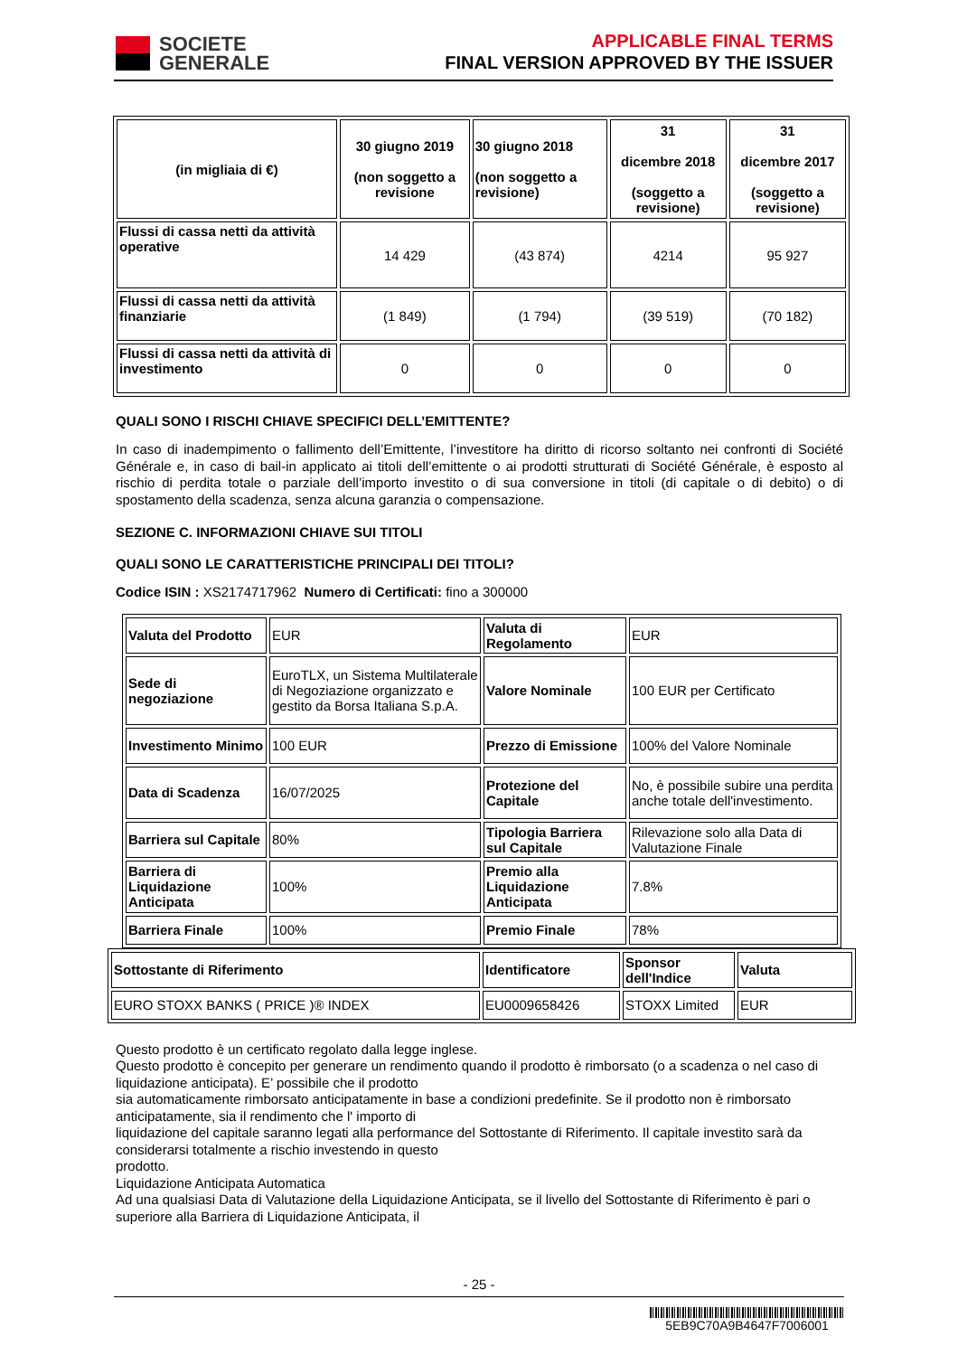SOCIETE
GENERALE
APPLICABLE FINAL TERMS
FINAL VERSION APPROVED BY THE ISSUER
| (in migliaia di €) | 30 giugno 2019 (non soggetto a revisione | 30 giugno 2018 (non soggetto a revisione) | 31 dicembre 2018 (soggetto a revisione) | 31 dicembre 2017 (soggetto a revisione) |
| Flussi di cassa netti da attività operative | 14 429 | (43 874) | 4214 | 95 927 |
| Flussi di cassa netti da attività finanziarie | (1 849) | (1 794) | (39 519) | (70 182) |
| Flussi di cassa netti da attività di investimento | 0 | 0 | 0 | 0 |
QUALI SONO I RISCHI CHIAVE SPECIFICI DELL’EMITTENTE?
In caso di inadempimento o fallimento dell’Emittente, l’investitore ha diritto di ricorso soltanto nei confronti di Société Générale e, in caso di bail-in applicato ai titoli dell’emittente o ai prodotti strutturati di Société Générale, è esposto al rischio di perdita totale o parziale dell’importo investito o di sua conversione in titoli (di capitale o di debito) o di spostamento della scadenza, senza alcuna garanzia o compensazione.
SEZIONE C. INFORMAZIONI CHIAVE SUI TITOLI
QUALI SONO LE CARATTERISTICHE PRINCIPALI DEI TITOLI?
Codice ISIN : XS2174717962 Numero di Certificati: fino a 300000
| Valuta del Prodotto | EUR | Valuta di Regolamento | EUR |
| Sede di negoziazione | EuroTLX, un Sistema Multilaterale di Negoziazione organizzato e gestito da Borsa Italiana S.p.A. | Valore Nominale | 100 EUR per Certificato |
| Investimento Minimo | 100 EUR | Prezzo di Emissione | 100% del Valore Nominale |
| Data di Scadenza | 16/07/2025 | Protezione del Capitale | No, è possibile subire una perdita anche totale dell'investimento. |
| Barriera sul Capitale | 80% | Tipologia Barriera sul Capitale | Rilevazione solo alla Data di Valutazione Finale |
| Barriera di Liquidazione Anticipata | 100% | Premio alla Liquidazione Anticipata | 7.8% |
| Barriera Finale | 100% | Premio Finale | 78% |
| Sottostante di Riferimento | Identificatore | Sponsor dell'Indice | Valuta |
| EURO STOXX BANKS ( PRICE )® INDEX | EU0009658426 | STOXX Limited | EUR |
Questo prodotto è un certificato regolato dalla legge inglese.
Questo prodotto è concepito per generare un rendimento quando il prodotto è rimborsato (o a scadenza o nel caso di liquidazione anticipata). E’ possibile che il prodotto
sia automaticamente rimborsato anticipatamente in base a condizioni predefinite. Se il prodotto non è rimborsato anticipatamente, sia il rendimento che l' importo di
liquidazione del capitale saranno legati alla performance del Sottostante di Riferimento. Il capitale investito sarà da considerarsi totalmente a rischio investendo in questo
prodotto.
Liquidazione Anticipata Automatica
Ad una qualsiasi Data di Valutazione della Liquidazione Anticipata, se il livello del Sottostante di Riferimento è pari o superiore alla Barriera di Liquidazione Anticipata, il
- 25 -
5EB9C70A9B4647F7006001